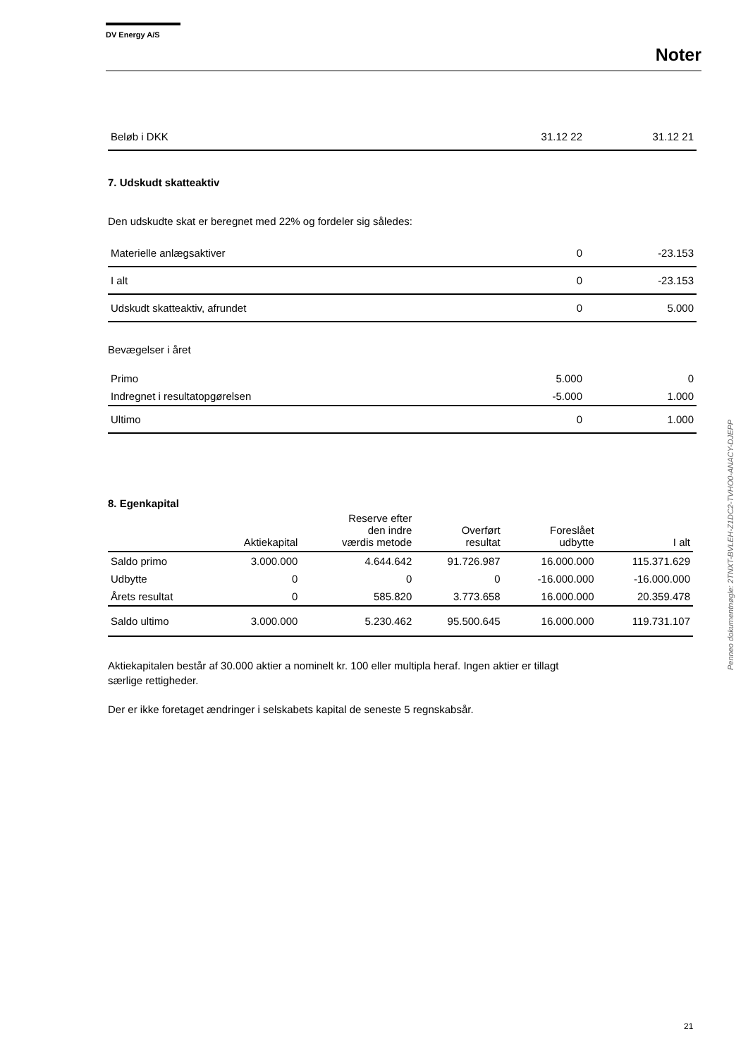DV Energy A/S
Noter
| Beløb i DKK | 31.12 22 | 31.12 21 |
7. Udskudt skatteaktiv
Den udskudte skat er beregnet med 22% og fordeler sig således:
| Materielle anlægsaktiver | 0 | -23.153 |
| I alt | 0 | -23.153 |
| Udskudt skatteaktiv, afrundet | 0 | 5.000 |
Bevægelser i året
| Primo | 5.000 | 0 |
| Indregnet i resultatopgørelsen | -5.000 | 1.000 |
| Ultimo | 0 | 1.000 |
8. Egenkapital
| | Aktiekapital | Reserve efter den indre værdis metode | Overført resultat | Foreslået udbytte | I alt |
| --- | --- | --- | --- | --- | --- |
| Saldo primo | 3.000.000 | 4.644.642 | 91.726.987 | 16.000.000 | 115.371.629 |
| Udbytte | 0 | 0 | 0 | -16.000.000 | -16.000.000 |
| Årets resultat | 0 | 585.820 | 3.773.658 | 16.000.000 | 20.359.478 |
| Saldo ultimo | 3.000.000 | 5.230.462 | 95.500.645 | 16.000.000 | 119.731.107 |
Aktiekapitalen består af 30.000 aktier a nominelt kr. 100 eller multipla heraf. Ingen aktier er tillagt
særlige rettigheder.
Der er ikke foretaget ændringer i selskabets kapital de seneste 5 regnskabsår.
Penneo dokumentnøgle: 2TNXT-BVLEH-Z1DC2-TVHO0-ANACY-DJEPP
21